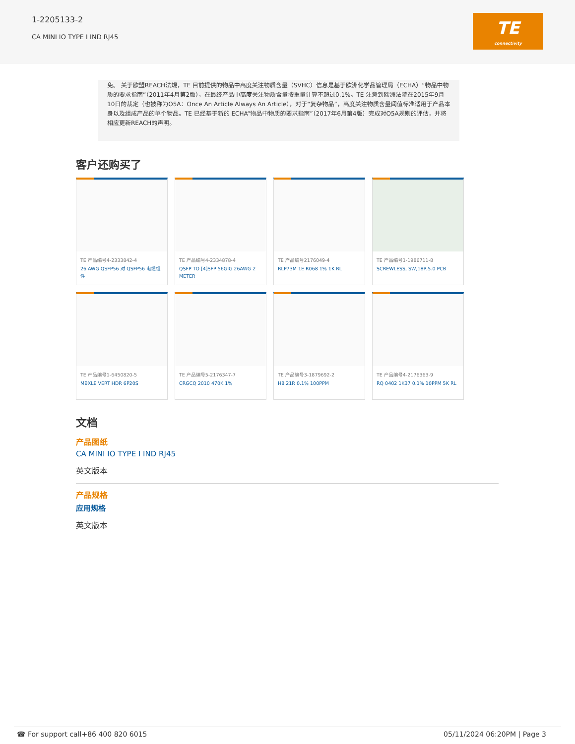1-2205133-2
CA MINI IO TYPE I IND RJ45
TE
connectivity
免。 关于欧盟REACH法规，TE 目前提供的物品中高度关注物质含量（SVHC）信息是基于欧洲化学品管理局（ECHA）“物品中物质的要求指南”（2011年4月第2版），在最终产品中高度关注物质含量按重量计算不超过0.1%。TE 注意到欧洲法院在2015年9月10日的裁定（也被称为O5A：Once An Article Always An Article），对于“复杂物品”，高度关注物质含量阈值标准适用于产品本身以及组成产品的单个物品。TE 已经基于新的 ECHA“物品中物质的要求指南”（2017年6月第4版）完成对O5A规则的评估，并将相应更新REACH的声明。
客户还购买了
TE 产品编号4-2333842-4
26 AWG QSFP56 对 QSFP56 电缆组件
TE 产品编号4-2334878-4
QSFP TO [4]SFP 56GIG 26AWG 2 METER
TE 产品编号2176049-4
RLP73M 1E R068 1% 1K RL
TE 产品编号1-1986711-8
SCREWLESS, SW,18P,5.0 PCB
TE 产品编号1-6450820-5
MBXLE VERT HDR 6P20S
TE 产品编号5-2176347-7
CRGCQ 2010 470K 1%
TE 产品编号3-1879692-2
H8 21R 0.1% 100PPM
TE 产品编号4-2176363-9
RQ 0402 1K37 0.1% 10PPM 5K RL
文档
产品图纸
CA MINI IO TYPE I IND RJ45
英文版本
产品规格
应用规格
英文版本
☎ For support call+86 400 820 6015 05/11/2024 06:20PM | Page 3